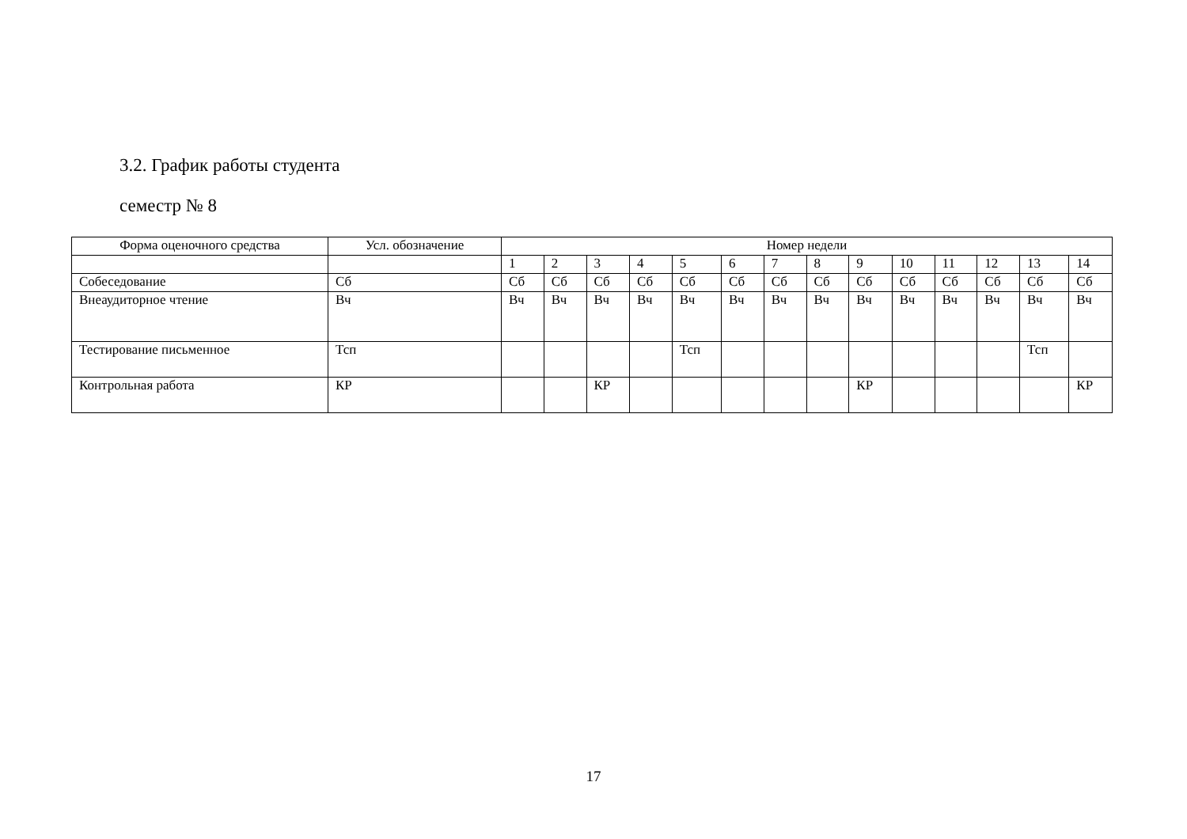3.2. График работы студента
семестр № 8
| Форма оценочного средства | Усл. обозначение | Номер недели | | | | | | | | | | | | | |
| --- | --- | --- | --- | --- | --- | --- | --- | --- | --- | --- | --- | --- | --- | --- | --- |
| | | 1 | 2 | 3 | 4 | 5 | 6 | 7 | 8 | 9 | 10 | 11 | 12 | 13 | 14 |
| Собеседование | Сб | Сб | Сб | Сб | Сб | Сб | Сб | Сб | Сб | Сб | Сб | Сб | Сб | Сб | Сб |
| Внеаудиторное чтение | Вч | Вч | Вч | Вч | Вч | Вч | Вч | Вч | Вч | Вч | Вч | Вч | Вч | Вч | Вч |
| Тестирование письменное | Тсп | | | | | Тсп | | | | | | | | Тсп | |
| Контрольная работа | КР | | | КР | | | | | | КР | | | | | КР |
17